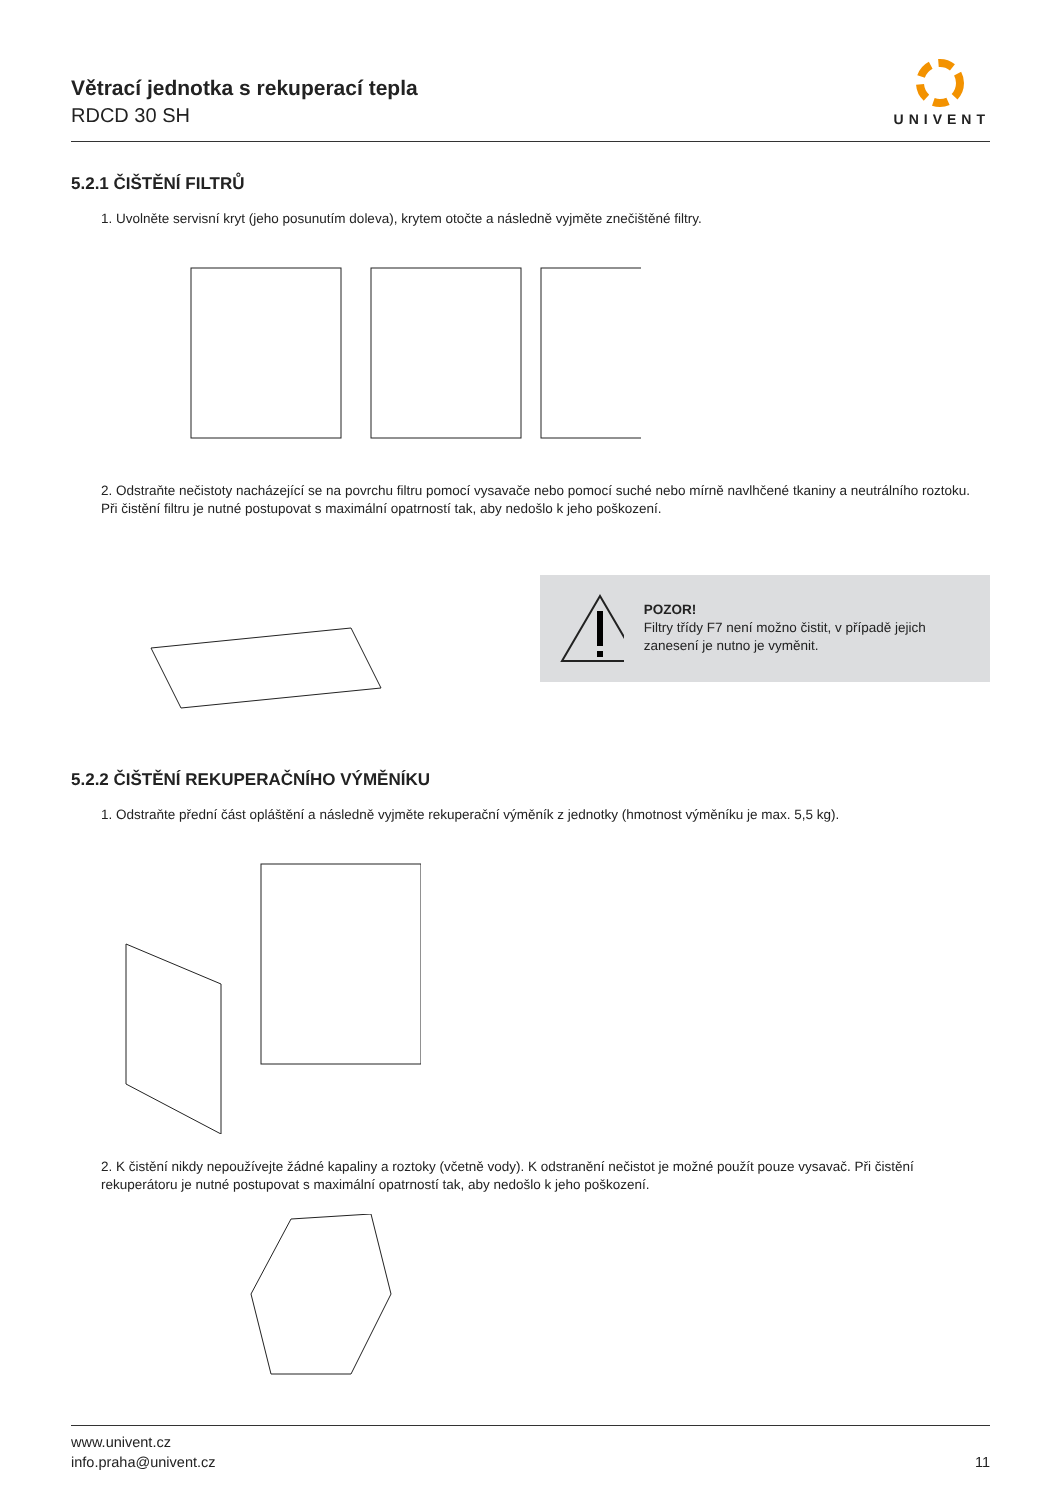Větrací jednotka s rekuperací tepla
RDCD 30 SH
UNIVENT
5.2.1 ČIŠTĚNÍ FILTRŮ
1. Uvolněte servisní kryt (jeho posunutím doleva), krytem otočte a následně vyjměte znečištěné filtry.
2. Odstraňte nečistoty nacházející se na povrchu filtru pomocí vysavače nebo pomocí suché nebo mírně navlhčené tkaniny a neutrálního roztoku. Při čistění filtru je nutné postupovat s maximální opatrností tak, aby nedošlo k jeho poškození.
POZOR!
Filtry třídy F7 není možno čistit, v případě jejich zanesení je nutno je vyměnit.
5.2.2 ČIŠTĚNÍ REKUPERAČNÍHO VÝMĚNÍKU
1. Odstraňte přední část opláštění a následně vyjměte rekuperační výměník z jednotky (hmotnost výměníku je max. 5,5 kg).
2. K čistění nikdy nepoužívejte žádné kapaliny a roztoky (včetně vody). K odstranění nečistot je možné použít pouze vysavač. Při čistění rekuperátoru je nutné postupovat s maximální opatrností tak, aby nedošlo k jeho poškození.
www.univent.cz
info.praha@univent.cz
11